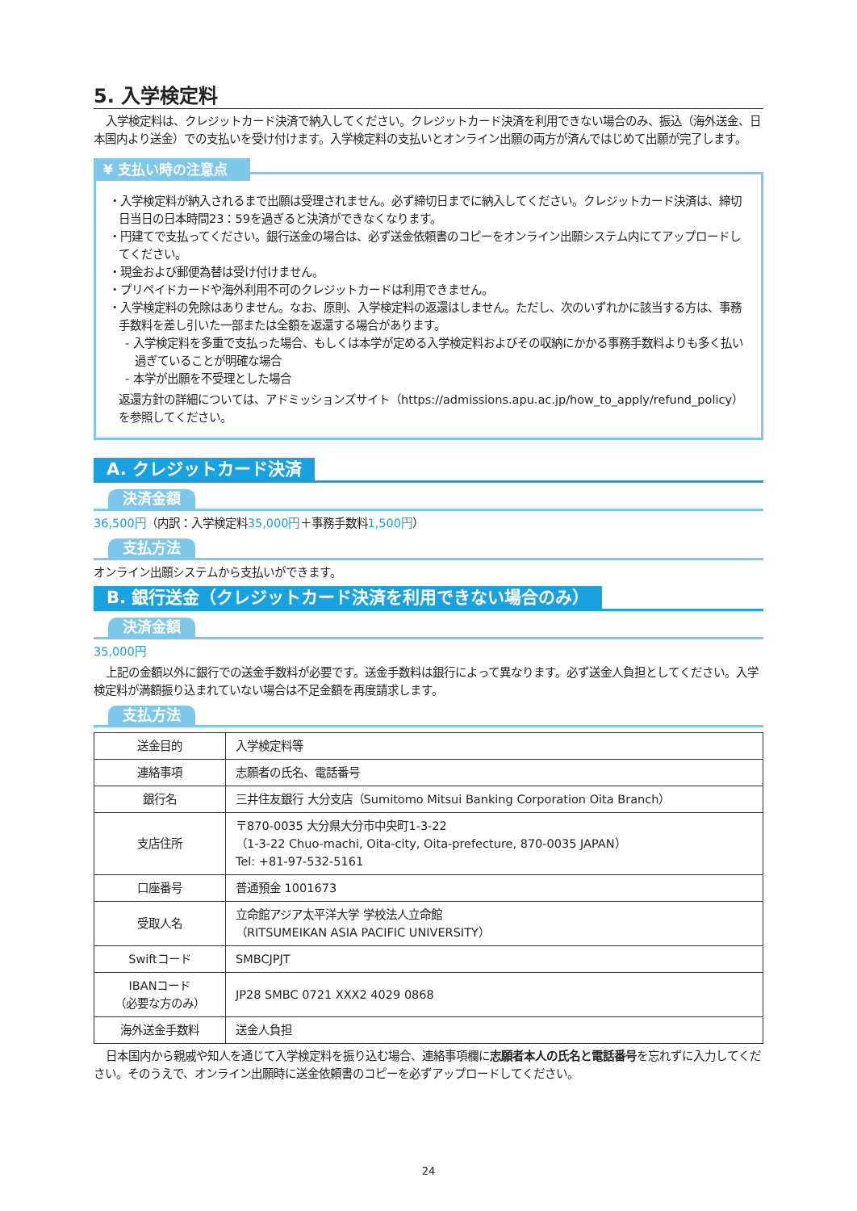5. 入学検定料
入学検定料は、クレジットカード決済で納入してください。クレジットカード決済を利用できない場合のみ、振込（海外送金、日本国内より送金）での支払いを受け付けます。入学検定料の支払いとオンライン出願の両方が済んではじめて出願が完了します。
¥ 支払い時の注意点
・入学検定料が納入されるまで出願は受理されません。必ず締切日までに納入してください。クレジットカード決済は、締切日当日の日本時間23：59を過ぎると決済ができなくなります。
・円建てで支払ってください。銀行送金の場合は、必ず送金依頼書のコピーをオンライン出願システム内にてアップロードしてください。
・現金および郵便為替は受け付けません。
・プリペイドカードや海外利用不可のクレジットカードは利用できません。
・入学検定料の免除はありません。なお、原則、入学検定料の返還はしません。ただし、次のいずれかに該当する方は、事務手数料を差し引いた一部または全額を返還する場合があります。
- 入学検定料を多重で支払った場合、もしくは本学が定める入学検定料およびその収納にかかる事務手数料よりも多く払い過ぎていることが明確な場合
- 本学が出願を不受理とした場合
返還方針の詳細については、アドミッションズサイト（https://admissions.apu.ac.jp/how_to_apply/refund_policy）を参照してください。
A. クレジットカード決済
決済金額
36,500円（内訳：入学検定料35,000円＋事務手数料1,500円）
支払方法
オンライン出願システムから支払いができます。
B. 銀行送金（クレジットカード決済を利用できない場合のみ）
決済金額
35,000円
上記の金額以外に銀行での送金手数料が必要です。送金手数料は銀行によって異なります。必ず送金人負担としてください。入学検定料が満額振り込まれていない場合は不足金額を再度請求します。
支払方法
| 送金目的 | 入学検定料等 |
| 連絡事項 | 志願者の氏名、電話番号 |
| 銀行名 | 三井住友銀行 大分支店（Sumitomo Mitsui Banking Corporation Oita Branch） |
| 支店住所 | 〒870-0035 大分県大分市中央町1-3-22 （1-3-22 Chuo-machi, Oita-city, Oita-prefecture, 870-0035 JAPAN） Tel: +81-97-532-5161 |
| 口座番号 | 普通預金 1001673 |
| 受取人名 | 立命館アジア太平洋大学 学校法人立命館 （RITSUMEIKAN ASIA PACIFIC UNIVERSITY） |
| Swiftコード | SMBCJPJT |
| IBANコード （必要な方のみ） | JP28 SMBC 0721 XXX2 4029 0868 |
| 海外送金手数料 | 送金人負担 |
日本国内から親戚や知人を通じて入学検定料を振り込む場合、連絡事項欄に志願者本人の氏名と電話番号を忘れずに入力してください。そのうえで、オンライン出願時に送金依頼書のコピーを必ずアップロードしてください。
24